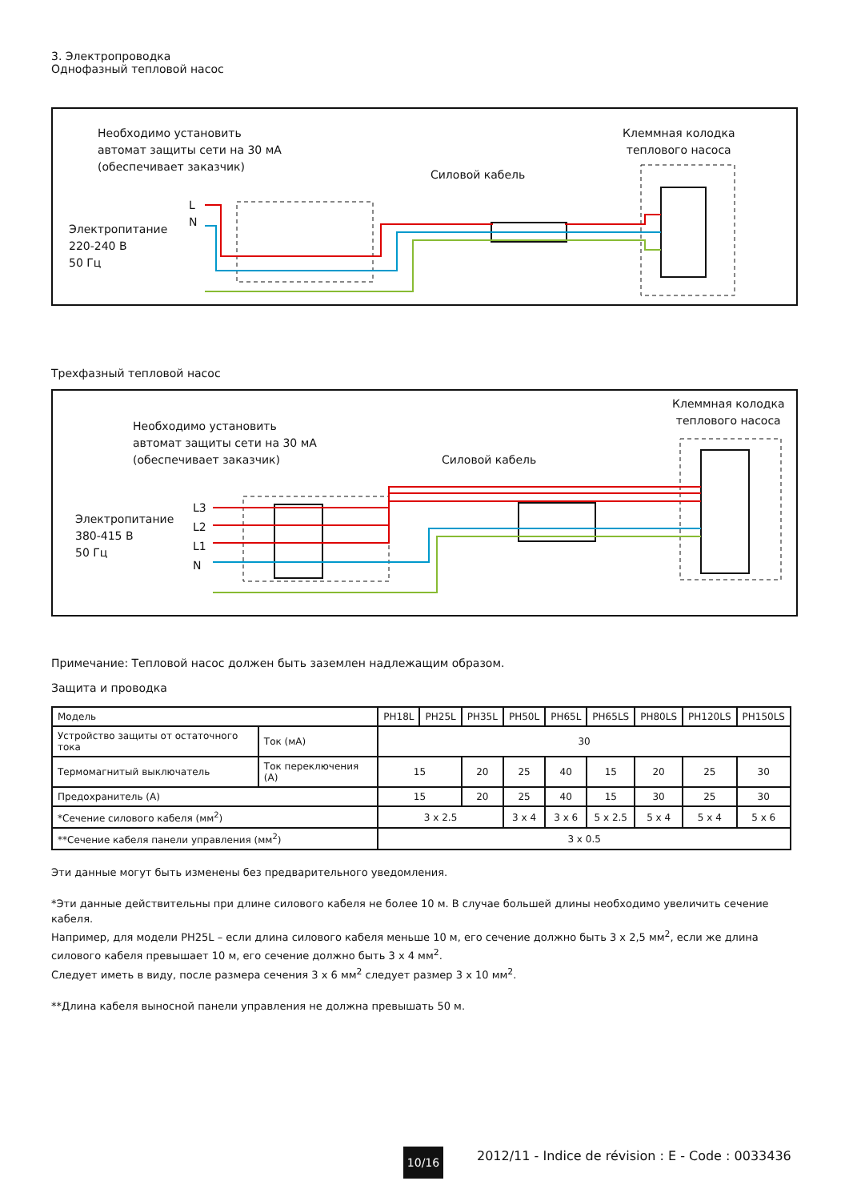3. Электропроводка
Однофазный тепловой насос
Необходимо установить
автомат защиты сети на 30 мА
(обеспечивает заказчик)
Клеммная колодка
теплового насоса
Силовой кабель
Электропитание
220-240 В
50 Гц
L
N
Трехфазный тепловой насос
Необходимо установить
автомат защиты сети на 30 мА
(обеспечивает заказчик)
Клеммная колодка
теплового насоса
Силовой кабель
Электропитание
380-415 В
50 Гц
L3
L2
L1
N
Примечание: Тепловой насос должен быть заземлен надлежащим образом.
Защита и проводка
| Модель | | PH18L | PH25L | PH35L | PH50L | PH65L | PH65LS | PH80LS | PH120LS | PH150LS |
| Устройство защиты от остаточного тока | Ток (мА) | 30 | | | | | | | | |
| Термомагнитый выключатель | Ток переключения (А) | 15 | | 20 | 25 | 40 | 15 | 20 | 25 | 30 |
| Предохранитель (А) | | 15 | | 20 | 25 | 40 | 15 | 30 | 25 | 30 |
| *Сечение силового кабеля (мм<sup>2</sup>) | | 3 x 2.5 | | | 3 x 4 | 3 x 6 | 5 x 2.5 | 5 x 4 | 5 x 4 | 5 x 6 |
| **Сечение кабеля панели управления (мм<sup>2</sup>) | | 3 x 0.5 | | | | | | | | |
Эти данные могут быть изменены без предварительного уведомления.
*Эти данные действительны при длине силового кабеля не более 10 м. В случае большей длины необходимо увеличить сечение кабеля.
Например, для модели PH25L – если длина силового кабеля меньше 10 м, его сечение должно быть 3 x 2,5 мм<sup>2</sup>, если же длина силового кабеля превышает 10 м, его сечение должно быть 3 x 4 мм<sup>2</sup>.
Следует иметь в виду, после размера сечения 3 x 6 мм<sup>2</sup> следует размер 3 x 10 мм<sup>2</sup>.
**Длина кабеля выносной панели управления не должна превышать 50 м.
10/16
2012/11 - Indice de révision : E - Code : 0033436